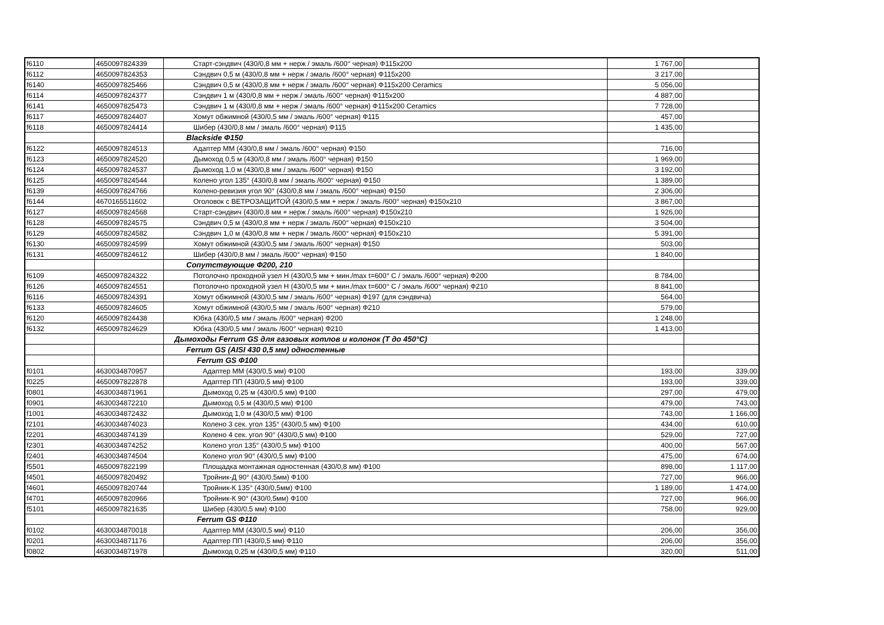| f6110 | 4650097824339 | Старт-сэндвич (430/0,8 мм + нерж / эмаль /600° черная) Ф115x200 | 1 767,00 | |
| f6112 | 4650097824353 | Сэндвич 0,5 м (430/0,8 мм + нерж / эмаль /600° черная) Ф115x200 | 3 217,00 | |
| f6140 | 4650097825466 | Сэндвич 0,5 м (430/0,8 мм + нерж / эмаль /600° черная) Ф115x200 Ceramics | 5 056,00 | |
| f6114 | 4650097824377 | Сэндвич 1 м (430/0,8 мм + нерж / эмаль /600° черная) Ф115x200 | 4 887,00 | |
| f6141 | 4650097825473 | Сэндвич 1 м (430/0,8 мм + нерж / эмаль /600° черная) Ф115x200 Ceramics | 7 728,00 | |
| f6117 | 4650097824407 | Хомут обжимной (430/0,5 мм / эмаль /600° черная) Ф115 | 457,00 | |
| f6118 | 4650097824414 | Шибер (430/0,8 мм / эмаль /600° черная) Ф115 | 1 435,00 | |
| | | Blackside Ф150 | | |
| f6122 | 4650097824513 | Адаптер ММ (430/0,8 мм / эмаль /600° черная) Ф150 | 716,00 | |
| f6123 | 4650097824520 | Дымоход 0,5 м (430/0,8 мм / эмаль /600° черная) Ф150 | 1 969,00 | |
| f6124 | 4650097824537 | Дымоход 1,0 м (430/0,8 мм / эмаль /600° черная) Ф150 | 3 192,00 | |
| f6125 | 4650097824544 | Колено угол 135° (430/0,8 мм / эмаль /600° черная) Ф150 | 1 389,00 | |
| f6139 | 4650097824766 | Колено-ревизия угол 90° (430/0,8 мм / эмаль /600° черная) Ф150 | 2 306,00 | |
| f6144 | 4670165511602 | Оголовок с ВЕТРОЗАЩИТОЙ (430/0,5 мм + нерж / эмаль /600° черная) Ф150x210 | 3 867,00 | |
| f6127 | 4650097824568 | Старт-сэндвич (430/0,8 мм + нерж / эмаль /600° черная) Ф150x210 | 1 926,00 | |
| f6128 | 4650097824575 | Сэндвич 0,5 м (430/0,8 мм + нерж / эмаль /600° черная) Ф150x210 | 3 504,00 | |
| f6129 | 4650097824582 | Сэндвич 1,0 м (430/0,8 мм + нерж / эмаль /600° черная) Ф150x210 | 5 391,00 | |
| f6130 | 4650097824599 | Хомут обжимной (430/0,5 мм / эмаль /600° черная) Ф150 | 503,00 | |
| f6131 | 4650097824612 | Шибер (430/0,8 мм / эмаль /600° черная) Ф150 | 1 840,00 | |
| | | Сопутствующие Ф200, 210 | | |
| f6109 | 4650097824322 | Потолочно проходной узел Н (430/0,5 мм + мин./max t=600° C / эмаль /600° черная) Ф200 | 8 784,00 | |
| f6126 | 4650097824551 | Потолочно проходной узел Н (430/0,5 мм + мин./max t=600° C / эмаль /600° черная) Ф210 | 8 841,00 | |
| f6116 | 4650097824391 | Хомут обжимной (430/0,5 мм / эмаль /600° черная) Ф197 (для сэндвича) | 564,00 | |
| f6133 | 4650097824605 | Хомут обжимной (430/0,5 мм / эмаль /600° черная) Ф210 | 579,00 | |
| f6120 | 4650097824438 | Юбка (430/0,5 мм / эмаль /600° черная) Ф200 | 1 248,00 | |
| f6132 | 4650097824629 | Юбка (430/0,5 мм / эмаль /600° черная) Ф210 | 1 413,00 | |
| | | Дымоходы Ferrum GS для газовых котлов и колонок (T до 450°C) | | |
| | | Ferrum GS (AISI 430 0,5 мм) одностенные | | |
| | | Ferrum GS Ф100 | | |
| f0101 | 4630034870957 | Адаптер ММ (430/0,5 мм) Ф100 | 193,00 | 339,00 |
| f0225 | 4650097822878 | Адаптер ПП (430/0,5 мм) Ф100 | 193,00 | 339,00 |
| f0801 | 4630034871961 | Дымоход 0,25 м (430/0,5 мм) Ф100 | 297,00 | 479,00 |
| f0901 | 4630034872210 | Дымоход 0,5 м (430/0,5 мм) Ф100 | 479,00 | 743,00 |
| f1001 | 4630034872432 | Дымоход 1,0 м (430/0,5 мм) Ф100 | 743,00 | 1 166,00 |
| f2101 | 4630034874023 | Колено 3 сек. угол 135° (430/0,5 мм) Ф100 | 434,00 | 610,00 |
| f2201 | 4630034874139 | Колено 4 сек. угол 90° (430/0,5 мм) Ф100 | 529,00 | 727,00 |
| f2301 | 4630034874252 | Колено угол 135° (430/0,5 мм) Ф100 | 400,00 | 567,00 |
| f2401 | 4630034874504 | Колено угол 90° (430/0,5 мм) Ф100 | 475,00 | 674,00 |
| f5501 | 4650097822199 | Площадка монтажная одностенная (430/0,8 мм) Ф100 | 898,00 | 1 117,00 |
| f4501 | 4650097820492 | Тройник-Д 90° (430/0,5мм) Ф100 | 727,00 | 966,00 |
| f4601 | 4650097820744 | Тройник-К 135° (430/0,5мм) Ф100 | 1 189,00 | 1 474,00 |
| f4701 | 4650097820966 | Тройник-К 90° (430/0,5мм) Ф100 | 727,00 | 966,00 |
| f5101 | 4650097821635 | Шибер (430/0,5 мм) Ф100 | 758,00 | 929,00 |
| | | Ferrum GS Ф110 | | |
| f0102 | 4630034870018 | Адаптер ММ (430/0,5 мм) Ф110 | 206,00 | 356,00 |
| f0201 | 4630034871176 | Адаптер ПП (430/0,5 мм) Ф110 | 206,00 | 356,00 |
| f0802 | 4630034871978 | Дымоход 0,25 м (430/0,5 мм) Ф110 | 320,00 | 511,00 |